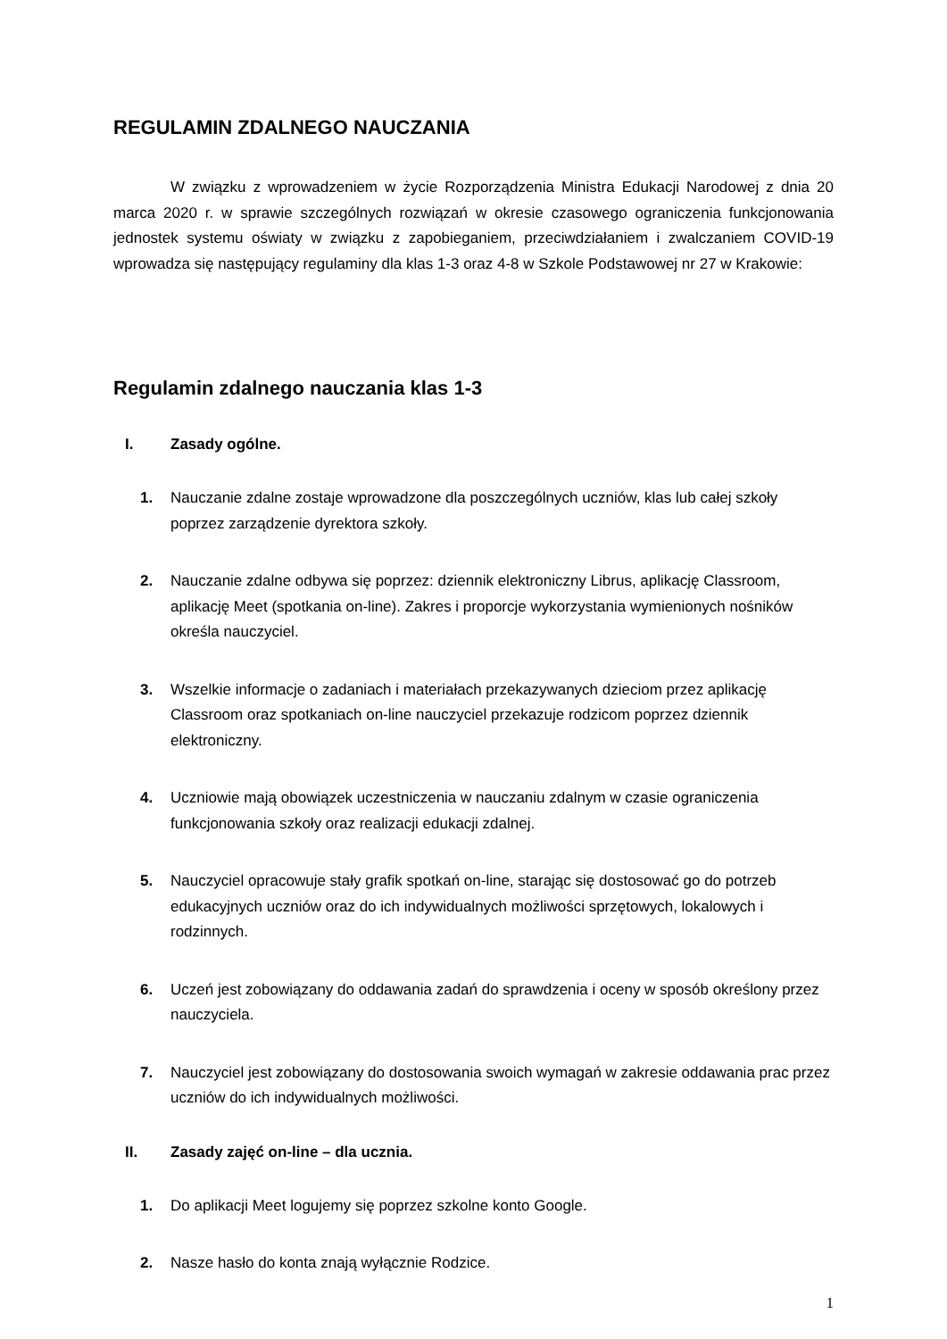REGULAMIN ZDALNEGO NAUCZANIA
W związku z wprowadzeniem w życie Rozporządzenia Ministra Edukacji Narodowej z dnia 20 marca 2020 r. w sprawie szczególnych rozwiązań w okresie czasowego ograniczenia funkcjonowania jednostek systemu oświaty w związku z zapobieganiem, przeciwdziałaniem i zwalczaniem COVID-19 wprowadza się następujący regulaminy dla klas 1-3 oraz 4-8 w Szkole Podstawowej nr 27 w Krakowie:
Regulamin zdalnego nauczania klas 1-3
I. Zasady ogólne.
1. Nauczanie zdalne zostaje wprowadzone dla poszczególnych uczniów, klas lub całej szkoły poprzez zarządzenie dyrektora szkoły.
2. Nauczanie zdalne odbywa się poprzez: dziennik elektroniczny Librus, aplikację Classroom, aplikację Meet (spotkania on-line). Zakres i proporcje wykorzystania wymienionych nośników określa nauczyciel.
3. Wszelkie informacje o zadaniach i materiałach przekazywanych dzieciom przez aplikację Classroom oraz spotkaniach on-line nauczyciel przekazuje rodzicom poprzez dziennik elektroniczny.
4. Uczniowie mają obowiązek uczestniczenia w nauczaniu zdalnym w czasie ograniczenia funkcjonowania szkoły oraz realizacji edukacji zdalnej.
5. Nauczyciel opracowuje stały grafik spotkań on-line, starając się dostosować go do potrzeb edukacyjnych uczniów oraz do ich indywidualnych możliwości sprzętowych, lokalowych i rodzinnych.
6. Uczeń jest zobowiązany do oddawania zadań do sprawdzenia i oceny w sposób określony przez nauczyciela.
7. Nauczyciel jest zobowiązany do dostosowania swoich wymagań w zakresie oddawania prac przez uczniów do ich indywidualnych możliwości.
II. Zasady zajęć on-line – dla ucznia.
1. Do aplikacji Meet logujemy się poprzez szkolne konto Google.
2. Nasze hasło do konta znają wyłącznie Rodzice.
1